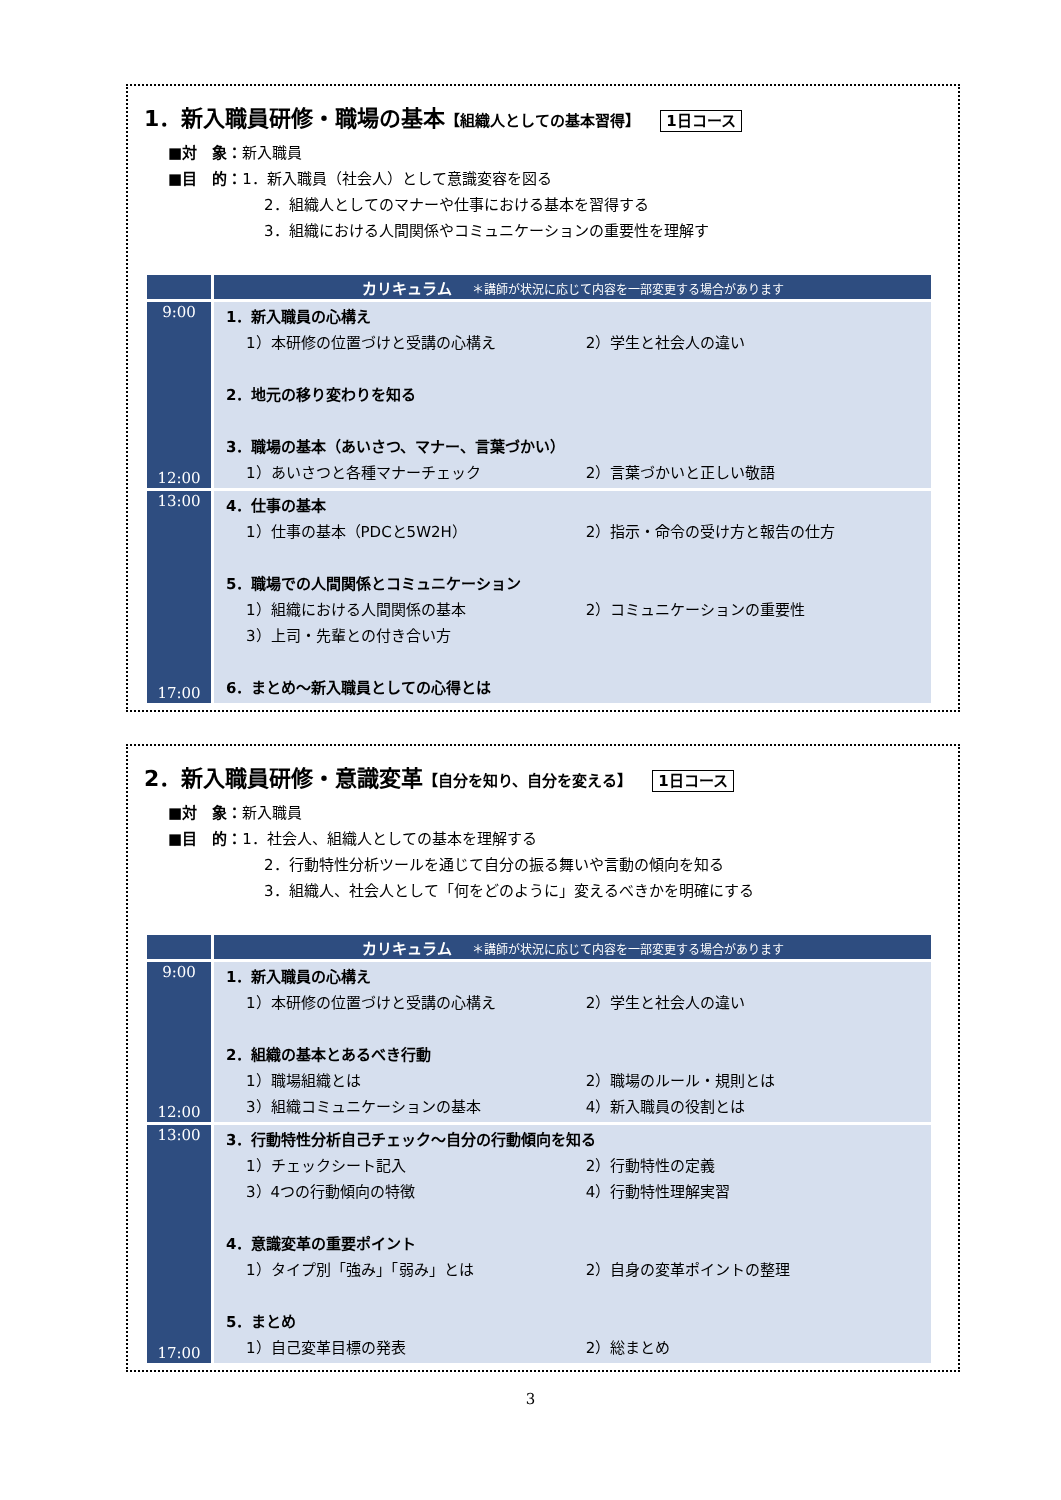1．新入職員研修・職場の基本【組織人としての基本習得】 1日コース
■対　象：新入職員
■目　的：1．新入職員（社会人）として意識変容を図る
2．組織人としてのマナーや仕事における基本を習得する
3．組織における人間関係やコミュニケーションの重要性を理解す
| | カリキュラム ＊講師が状況に応じて内容を一部変更する場合があります |
| --- | --- |
| 9:00 12:00 | 1．新入職員の心構え 1）本研修の位置づけと受講の心構え 2）学生と社会人の違い 2．地元の移り変わりを知る 3．職場の基本（あいさつ、マナー、言葉づかい） 1）あいさつと各種マナーチェック 2）言葉づかいと正しい敬語 |
| 13:00 17:00 | 4．仕事の基本 1）仕事の基本（PDCと5W2H） 2）指示・命令の受け方と報告の仕方 5．職場での人間関係とコミュニケーション 1）組織における人間関係の基本 2）コミュニケーションの重要性 3）上司・先輩との付き合い方 6．まとめ～新入職員としての心得とは |
2．新入職員研修・意識変革【自分を知り、自分を変える】 1日コース
■対　象：新入職員
■目　的：1．社会人、組織人としての基本を理解する
2．行動特性分析ツールを通じて自分の振る舞いや言動の傾向を知る
3．組織人、社会人として「何をどのように」変えるべきかを明確にする
| | カリキュラム ＊講師が状況に応じて内容を一部変更する場合があります |
| --- | --- |
| 9:00 12:00 | 1．新入職員の心構え 1）本研修の位置づけと受講の心構え 2）学生と社会人の違い 2．組織の基本とあるべき行動 1）職場組織とは 2）職場のルール・規則とは 3）組織コミュニケーションの基本 4）新入職員の役割とは |
| 13:00 17:00 | 3．行動特性分析自己チェック～自分の行動傾向を知る 1）チェックシート記入 2）行動特性の定義 3）4つの行動傾向の特徴 4）行動特性理解実習 4．意識変革の重要ポイント 1）タイプ別「強み」「弱み」とは 2）自身の変革ポイントの整理 5．まとめ 1）自己変革目標の発表 2）総まとめ |
3